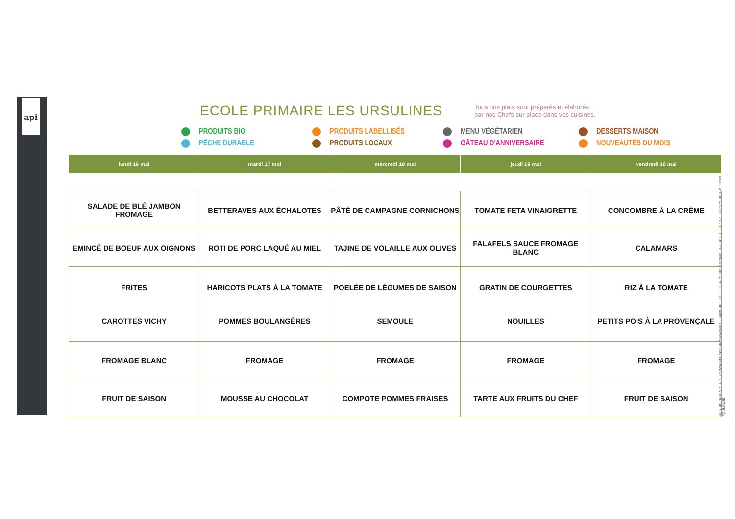api
ECOLE PRIMAIRE LES URSULINES
Tous nos plats sont préparés et élaborés
par nos Chefs sur place dans vos cuisines.
PRODUITS BIO PRODUITS LABELLISÉS MENU VÉGÉTARIEN DESSERTS MAISON PÊCHE DURABLE PRODUITS LOCAUX GÂTEAU D'ANNIVERSAIRE NOUVEAUTÉS DU MOIS
| lundi 16 mai | mardi 17 mai | mercredi 18 mai | jeudi 19 mai | vendredi 20 mai |
| --- | --- | --- | --- | --- |
| SALADE DE BLÉ JAMBON FROMAGE | BETTERAVES AUX ÉCHALOTES | PÂTÉ DE CAMPAGNE CORNICHONS | TOMATE FETA VINAIGRETTE | CONCOMBRE À LA CRÈME |
| EMINCÉ DE BOEUF AUX OIGNONS | ROTI DE PORC LAQUÉ AU MIEL | TAJINE DE VOLAILLE AUX OLIVES | FALAFELS SAUCE FROMAGE BLANC | CALAMARS |
| FRITES CAROTTES VICHY | HARICOTS PLATS À LA TOMATE POMMES BOULANGÈRES | POELÉE DE LÉGUMES DE SAISON SEMOULE | GRATIN DE COURGETTES NOUILLES | RIZ À LA TOMATE PETITS POIS À LA PROVENÇALE |
| FROMAGE BLANC | FROMAGE | FROMAGE | FROMAGE | FROMAGE |
| FRUIT DE SAISON | MOUSSE AU CHOCOLAT | COMPOTE POMMES FRAISES | TARTE AUX FRUITS DU CHEF | FRUIT DE SAISON |
RESTAURATION, S.A. à Directoire et Conseil de Surveillance - Capital de 1 000 000€ - RCS Lille Métropole : 477 181 010 - 4 rue du Pr Pierre VELLAS 31300 TOULOUSE